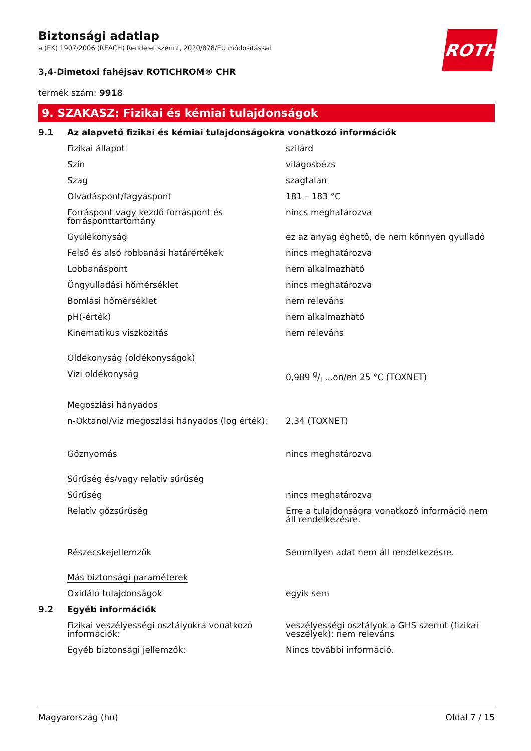ROTH
Biztonsági adatlap
a (EK) 1907/2006 (REACH) Rendelet szerint, 2020/878/EU módosítással
3,4-Dimetoxi fahéjsav ROTICHROM® CHR
termék szám: 9918
9. SZAKASZ: Fizikai és kémiai tulajdonságok
| 9.1 | Az alapvető fizikai és kémiai tulajdonságokra vonatkozó információk | |
| | Fizikai állapot | szilárd |
| | Szín | világosbézs |
| | Szag | szagtalan |
| | Olvadáspont/fagyáspont | 181 – 183 °C |
| | Forráspont vagy kezdő forráspont és forrásponttartomány | nincs meghatározva |
| | Gyúlékonyság | ez az anyag éghető, de nem könnyen gyulladó |
| | Felső és alsó robbanási határértékek | nincs meghatározva |
| | Lobbanáspont | nem alkalmazható |
| | Öngyulladási hőmérséklet | nincs meghatározva |
| | Bomlási hőmérséklet | nem releváns |
| | pH(-érték) | nem alkalmazható |
| | Kinematikus viszkozitás | nem releváns |
| | Oldékonyság (oldékonyságok) | |
| | Vízi oldékonyság | 0,989 g/l ...on/en 25 °C (TOXNET) |
| | Megoszlási hányados | |
| | n-Oktanol/víz megoszlási hányados (log érték): | 2,34 (TOXNET) |
| | Gőznyomás | nincs meghatározva |
| | Sűrűség és/vagy relatív sűrűség | |
| | Sűrűség | nincs meghatározva |
| | Relatív gőzsűrűség | Erre a tulajdonságra vonatkozó információ nem áll rendelkezésre. |
| | Részecskejellemzők | Semmilyen adat nem áll rendelkezésre. |
| | Más biztonsági paraméterek | |
| | Oxidáló tulajdonságok | egyik sem |
| 9.2 | Egyéb információk | |
| | Fizikai veszélyességi osztályokra vonatkozó információk: | veszélyességi osztályok a GHS szerint (fizikai veszélyek): nem releváns |
| | Egyéb biztonsági jellemzők: | Nincs további információ. |
Magyarország (hu) Oldal 7 / 15